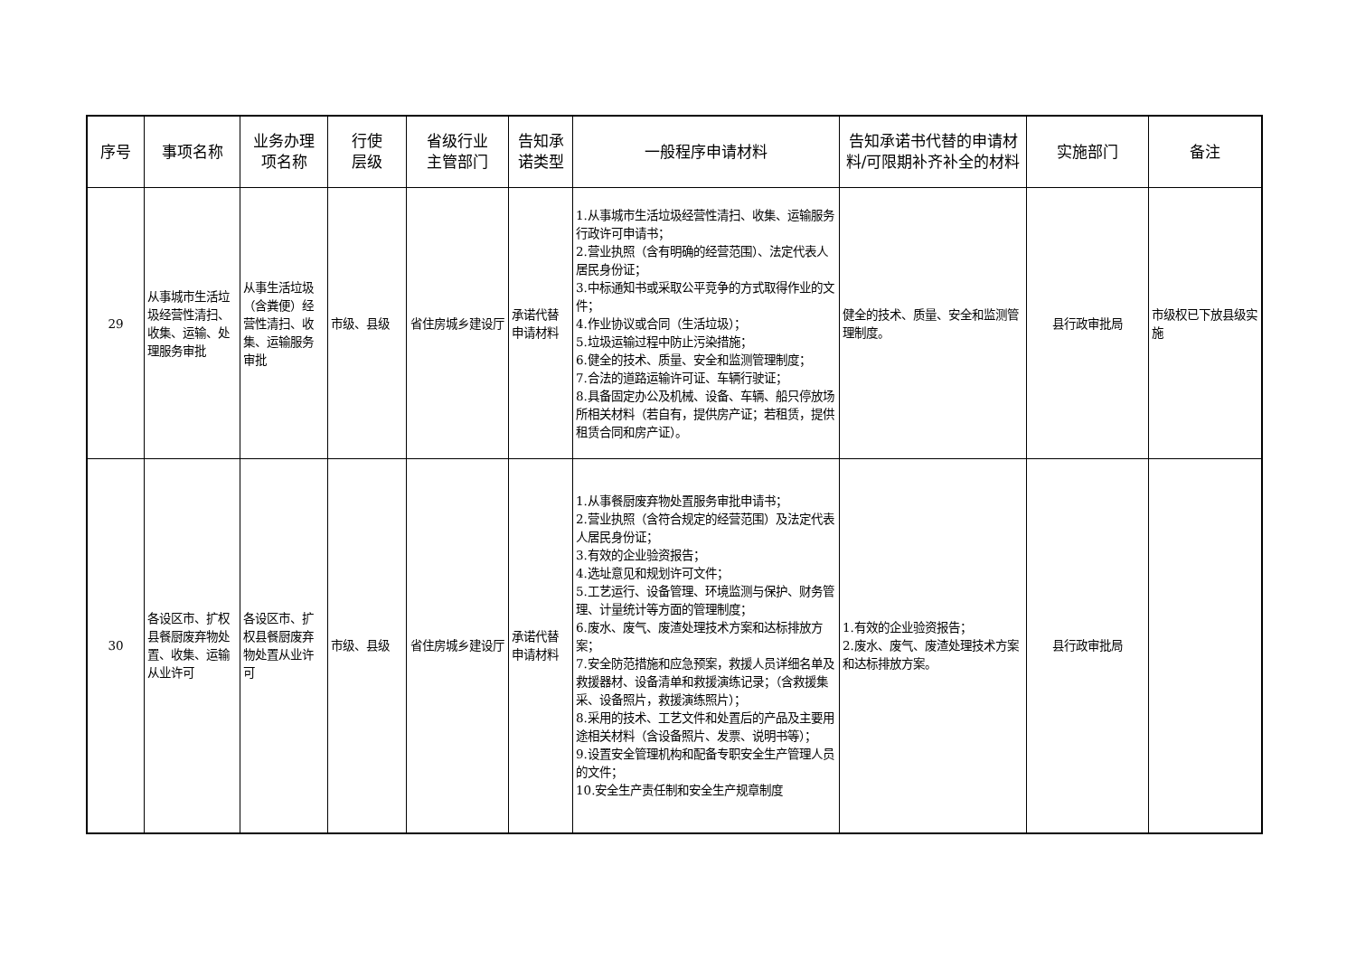| 序号 | 事项名称 | 业务办理 项名称 | 行使 层级 | 省级行业 主管部门 | 告知承 诺类型 | 一般程序申请材料 | 告知承诺书代替的申请材料/可限期补齐补全的材料 | 实施部门 | 备注 |
| --- | --- | --- | --- | --- | --- | --- | --- | --- | --- |
| 29 | 从事城市生活垃圾经营性清扫、收集、运输、处理服务审批 | 从事生活垃圾（含粪便）经营性清扫、收集、运输服务审批 | 市级、县级 | 省住房城乡建设厅 | 承诺代替申请材料 | 1.从事城市生活垃圾经营性清扫、收集、运输服务行政许可申请书； 2.营业执照（含有明确的经营范围）、法定代表人居民身份证； 3.中标通知书或采取公平竞争的方式取得作业的文件； 4.作业协议或合同（生活垃圾）； 5.垃圾运输过程中防止污染措施； 6.健全的技术、质量、安全和监测管理制度； 7.合法的道路运输许可证、车辆行驶证； 8.具备固定办公及机械、设备、车辆、船只停放场所相关材料（若自有，提供房产证；若租赁，提供租赁合同和房产证）。 | 健全的技术、质量、安全和监测管理制度。 | 县行政审批局 | 市级权已下放县级实施 |
| 30 | 各设区市、扩权县餐厨废弃物处置、收集、运输从业许可 | 各设区市、扩权县餐厨废弃物处置从业许可 | 市级、县级 | 省住房城乡建设厅 | 承诺代替申请材料 | 1.从事餐厨废弃物处置服务审批申请书； 2.营业执照（含符合规定的经营范围）及法定代表人居民身份证； 3.有效的企业验资报告； 4.选址意见和规划许可文件； 5.工艺运行、设备管理、环境监测与保护、财务管理、计量统计等方面的管理制度； 6.废水、废气、废渣处理技术方案和达标排放方案； 7.安全防范措施和应急预案，救援人员详细名单及救援器材、设备清单和救援演练记录；（含救援集采、设备照片，救援演练照片）； 8.采用的技术、工艺文件和处置后的产品及主要用途相关材料（含设备照片、发票、说明书等）； 9.设置安全管理机构和配备专职安全生产管理人员的文件； 10.安全生产责任制和安全生产规章制度 | 1.有效的企业验资报告； 2.废水、废气、废渣处理技术方案和达标排放方案。 | 县行政审批局 | |